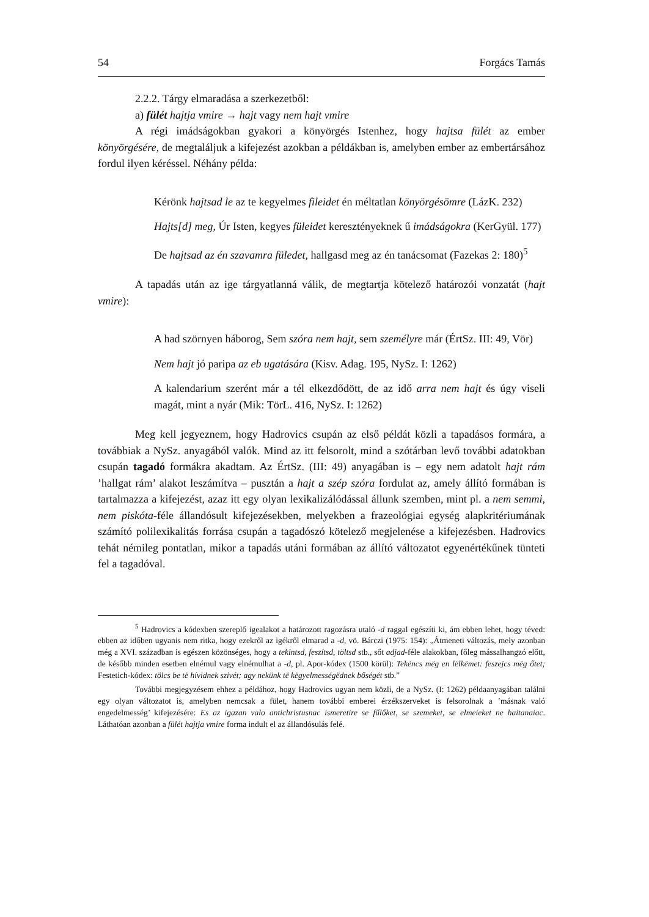54 Forgács Tamás
2.2.2. Tárgy elmaradása a szerkezetből:
a) fülét hajtja vmire → hajt vagy nem hajt vmire
A régi imádságokban gyakori a könyörgés Istenhez, hogy hajtsa fülét az ember könyörgésére, de megtaláljuk a kifejezést azokban a példákban is, amelyben ember az embertársához fordul ilyen kéréssel. Néhány példa:
Kérönk hajtsad le az te kegyelmes fileidet én méltatlan könyörgésömre (LázK. 232)
Hajts[d] meg, Úr Isten, kegyes füleidet keresztényeknek ű imádságokra (KerGyül. 177)
De hajtsad az én szavamra füledet, hallgasd meg az én tanácsomat (Fazekas 2: 180)<sup>5</sup>
A tapadás után az ige tárgyatlanná válik, de megtartja kötelező határozói vonzatát (hajt vmire):
A had szörnyen háborog, Sem szóra nem hajt, sem személyre már (ÉrtSz. III: 49, Vör)
Nem hajt jó paripa az eb ugatására (Kisv. Adag. 195, NySz. I: 1262)
A kalendarium szerént már a tél elkezdődött, de az idő arra nem hajt és úgy viseli magát, mint a nyár (Mik: TörL. 416, NySz. I: 1262)
Meg kell jegyeznem, hogy Hadrovics csupán az első példát közli a tapadásos formára, a továbbiak a NySz. anyagából valók. Mind az itt felsorolt, mind a szótárban levő további adatokban csupán tagadó formákra akadtam. Az ÉrtSz. (III: 49) anyagában is – egy nem adatolt hajt rám ’hallgat rám’ alakot leszámítva – pusztán a hajt a szép szóra fordulat az, amely állító formában is tartalmazza a kifejezést, azaz itt egy olyan lexikalizálódással állunk szemben, mint pl. a nem semmi, nem piskóta-féle állandósult kifejezésekben, melyekben a frazeológiai egység alapkritériumának számító polilexikalitás forrása csupán a tagadószó kötelező megjelenése a kifejezésben. Hadrovics tehát némileg pontatlan, mikor a tapadás utáni formában az állító változatot egyenértékűnek tünteti fel a tagadóval.
<sup>5</sup> Hadrovics a kódexben szereplő igealakot a határozott ragozásra utaló -d raggal egészíti ki, ám ebben lehet, hogy téved: ebben az időben ugyanis nem ritka, hogy ezekről az igékről elmarad a -d, vö. Bárczi (1975: 154): „Átmeneti változás, mely azonban még a XVI. században is egészen közönséges, hogy a tekintsd, feszítsd, töltsd stb., sőt adjad-féle alakokban, főleg mássalhangzó előtt, de később minden esetben elnémul vagy elnémulhat a -d, pl. Apor-kódex (1500 körül): Tekéncs mëg en lëlkëmet: feszejcs mëg őtet; Festetich-kódex: tölcs be të hívidnek szivét; agy nekünk të këgyelmességëdnek bőségét stb.”
További megjegyzésem ehhez a példához, hogy Hadrovics ugyan nem közli, de a NySz. (I: 1262) példaanyagában találni egy olyan változatot is, amelyben nemcsak a fület, hanem további emberei érzékszerveket is felsorolnak a ’másnak való engedelmesség’ kifejezésére: Es az igazan valo antichristusnac ismeretire se fűlőket, se szemeket, se elmeieket ne haitanaiac. Láthatóan azonban a fülét hajtja vmire forma indult el az állandósulás felé.